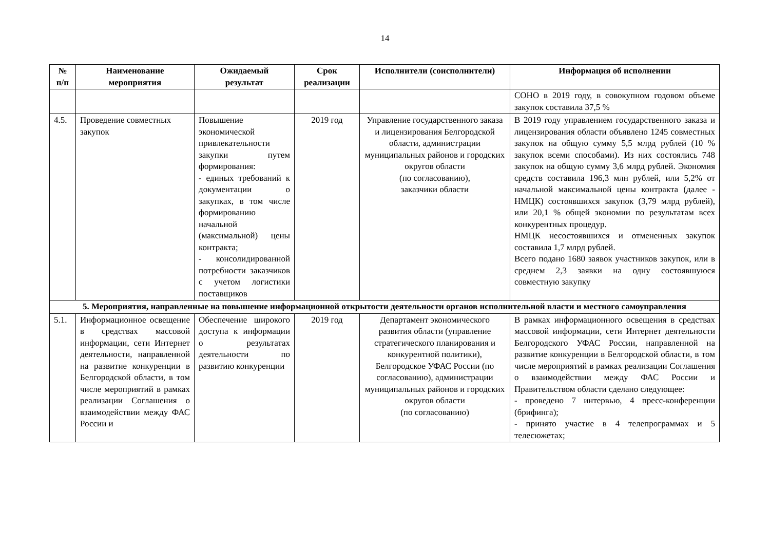14
| № п/п | Наименование мероприятия | Ожидаемый результат | Срок реализации | Исполнители (соисполнители) | Информация об исполнении |
| --- | --- | --- | --- | --- | --- |
| | | | | | СОНО в 2019 году, в совокупном годовом объеме закупок составила 37,5 % |
| 4.5. | Проведение совместных закупок | Повышение экономической привлекательности закупки путем формирования: - единых требований к документации о закупках, в том числе формированию начальной (максимальной) цены контракта; - консолидированной потребности заказчиков с учетом логистики поставщиков | 2019 год | Управление государственного заказа и лицензирования Белгородской области, администрации муниципальных районов и городских округов области (по согласованию), заказчики области | В 2019 году управлением государственного заказа и лицензирования области объявлено 1245 совместных закупок на общую сумму 5,5 млрд рублей (10 % закупок всеми способами). Из них состоялись 748 закупок на общую сумму 3,6 млрд рублей. Экономия средств составила 196,3 млн рублей, или 5,2% от начальной максимальной цены контракта (далее - НМЦК) состоявшихся закупок (3,79 млрд рублей), или 20,1 % общей экономии по результатам всех конкурентных процедур. НМЦК несостоявшихся и отмененных закупок составила 1,7 млрд рублей. Всего подано 1680 заявок участников закупок, или в среднем 2,3 заявки на одну состоявшуюся совместную закупку |
| 5. Мероприятия, направленные на повышение информационной открытости деятельности органов исполнительной власти и местного самоуправления | | | | | |
| 5.1. | Информационное освещение в средствах массовой информации, сети Интернет деятельности, направленной на развитие конкуренции в Белгородской области, в том числе мероприятий в рамках реализации Соглашения о взаимодействии между ФАС России и | Обеспечение широкого доступа к информации о результатах деятельности по развитию конкуренции | 2019 год | Департамент экономического развития области (управление стратегического планирования и конкурентной политики), Белгородское УФАС России (по согласованию), администрации муниципальных районов и городских округов области (по согласованию) | В рамках информационного освещения в средствах массовой информации, сети Интернет деятельности Белгородского УФАС России, направленной на развитие конкуренции в Белгородской области, в том числе мероприятий в рамках реализации Соглашения о взаимодействии между ФАС России и Правительством области сделано следующее: - проведено 7 интервью, 4 пресс-конференции (брифинга); - принято участие в 4 телепрограммах и 5 телесюжетах; |